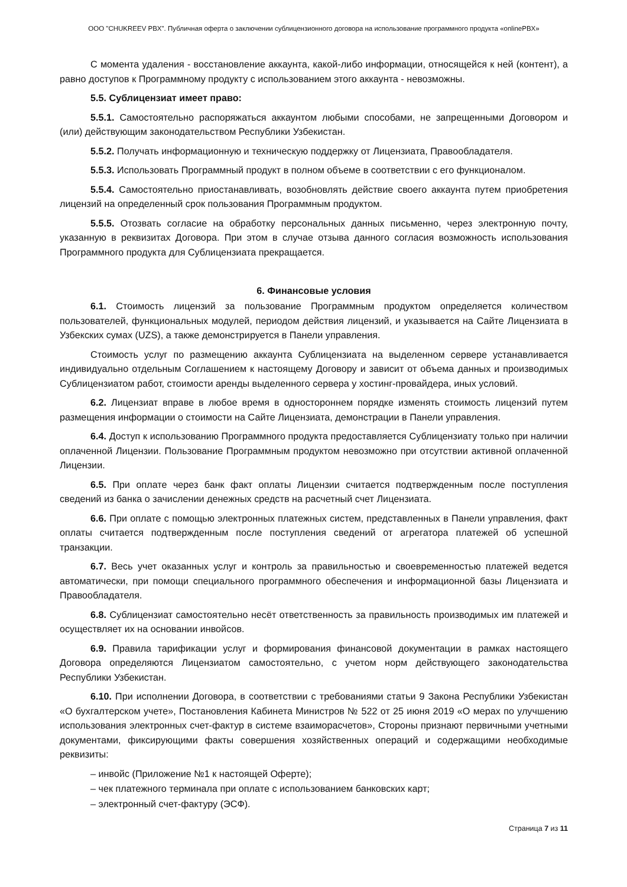ООО "CHUKREEV PBX". Публичная оферта о заключении сублицензионного договора на использование программного продукта «onlinePBX»
С момента удаления - восстановление аккаунта, какой-либо информации, относящейся к ней (контент), а равно доступов к Программному продукту с использованием этого аккаунта - невозможны.
5.5. Сублицензиат имеет право:
5.5.1. Самостоятельно распоряжаться аккаунтом любыми способами, не запрещенными Договором и (или) действующим законодательством Республики Узбекистан.
5.5.2. Получать информационную и техническую поддержку от Лицензиата, Правообладателя.
5.5.3. Использовать Программный продукт в полном объеме в соответствии с его функционалом.
5.5.4. Самостоятельно приостанавливать, возобновлять действие своего аккаунта путем приобретения лицензий на определенный срок пользования Программным продуктом.
5.5.5. Отозвать согласие на обработку персональных данных письменно, через электронную почту, указанную в реквизитах Договора. При этом в случае отзыва данного согласия возможность использования Программного продукта для Сублицензиата прекращается.
6. Финансовые условия
6.1. Стоимость лицензий за пользование Программным продуктом определяется количеством пользователей, функциональных модулей, периодом действия лицензий, и указывается на Сайте Лицензиата в Узбекских сумах (UZS), а также демонстрируется в Панели управления.
Стоимость услуг по размещению аккаунта Сублицензиата на выделенном сервере устанавливается индивидуально отдельным Соглашением к настоящему Договору и зависит от объема данных и производимых Сублицензиатом работ, стоимости аренды выделенного сервера у хостинг-провайдера, иных условий.
6.2. Лицензиат вправе в любое время в одностороннем порядке изменять стоимость лицензий путем размещения информации о стоимости на Сайте Лицензиата, демонстрации в Панели управления.
6.4. Доступ к использованию Программного продукта предоставляется Сублицензиату только при наличии оплаченной Лицензии. Пользование Программным продуктом невозможно при отсутствии активной оплаченной Лицензии.
6.5. При оплате через банк факт оплаты Лицензии считается подтвержденным после поступления сведений из банка о зачислении денежных средств на расчетный счет Лицензиата.
6.6. При оплате с помощью электронных платежных систем, представленных в Панели управления, факт оплаты считается подтвержденным после поступления сведений от агрегатора платежей об успешной транзакции.
6.7. Весь учет оказанных услуг и контроль за правильностью и своевременностью платежей ведется автоматически, при помощи специального программного обеспечения и информационной базы Лицензиата и Правообладателя.
6.8. Сублицензиат самостоятельно несёт ответственность за правильность производимых им платежей и осуществляет их на основании инвойсов.
6.9. Правила тарификации услуг и формирования финансовой документации в рамках настоящего Договора определяются Лицензиатом самостоятельно, с учетом норм действующего законодательства Республики Узбекистан.
6.10. При исполнении Договора, в соответствии с требованиями статьи 9 Закона Республики Узбекистан «О бухгалтерском учете», Постановления Кабинета Министров № 522 от 25 июня 2019 «О мерах по улучшению использования электронных счет-фактур в системе взаиморасчетов», Стороны признают первичными учетными документами, фиксирующими факты совершения хозяйственных операций и содержащими необходимые реквизиты:
– инвойс (Приложение №1 к настоящей Оферте);
– чек платежного терминала при оплате с использованием банковских карт;
– электронный счет-фактуру (ЭСФ).
Страница 7 из 11